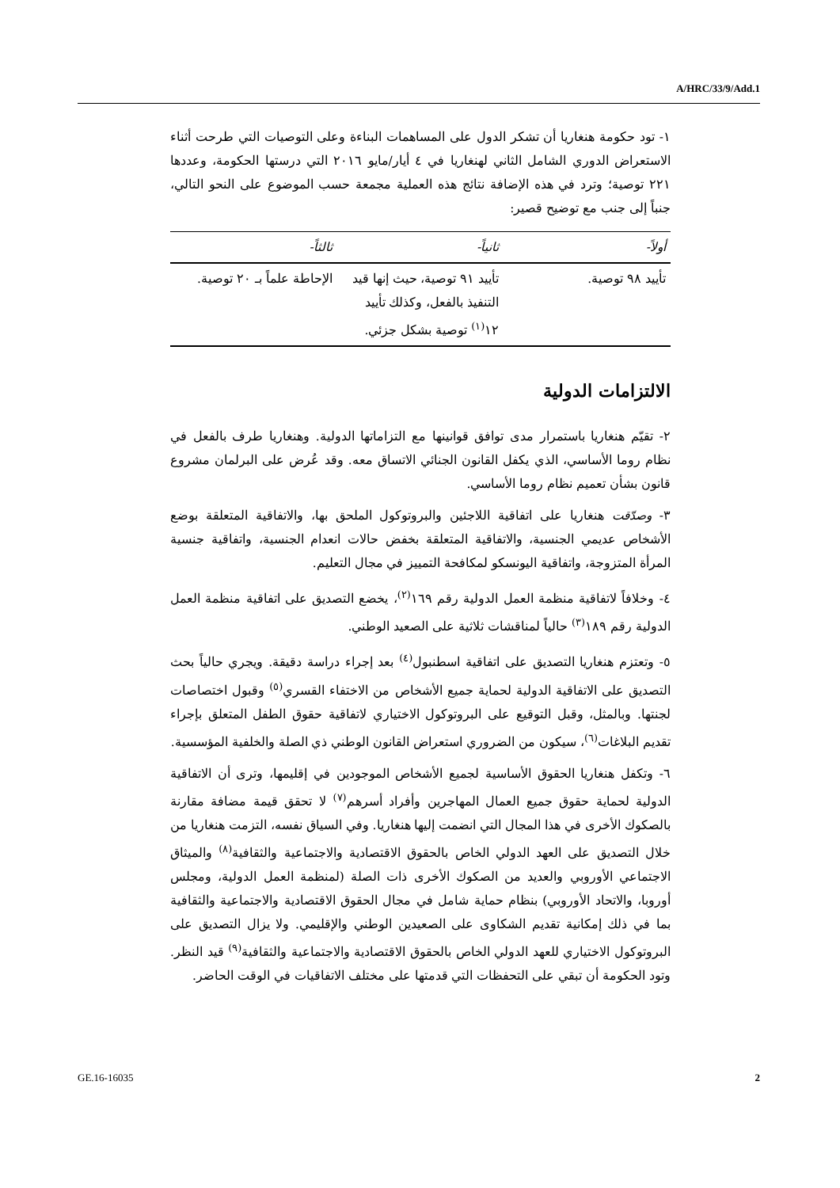A/HRC/33/9/Add.1
١- تود حكومة هنغاريا أن تشكر الدول على المساهمات البناءة وعلى التوصيات التي طرحت أثناء الاستعراض الدوري الشامل الثاني لهنغاريا في ٤ أيار/مايو ٢٠١٦ التي درستها الحكومة، وعددها ٢٢١ توصية؛ وترد في هذه الإضافة نتائج هذه العملية مجمعة حسب الموضوع على النحو التالي، جنباً إلى جنب مع توضيح قصير:
| أولاً- | ثانياً- | ثالثاً- |
| --- | --- | --- |
| تأييد ٩٨ توصية. | تأييد ٩١ توصية، حيث إنها قيد التنفيذ بالفعل، وكذلك تأييد ١٢<sup>(١)</sup> توصية بشكل جزئي. | الإحاطة علماً بـ ٢٠ توصية. |
الالتزامات الدولية
٢- تقيّم هنغاريا باستمرار مدى توافق قوانينها مع التزاماتها الدولية. وهنغاريا طرف بالفعل في نظام روما الأساسي، الذي يكفل القانون الجنائي الاتساق معه. وقد عُرض على البرلمان مشروع قانون بشأن تعميم نظام روما الأساسي.
٣- وصدّقت هنغاريا على اتفاقية اللاجئين والبروتوكول الملحق بها، والاتفاقية المتعلقة بوضع الأشخاص عديمي الجنسية، والاتفاقية المتعلقة بخفض حالات انعدام الجنسية، واتفاقية جنسية المرأة المتزوجة، واتفاقية اليونسكو لمكافحة التمييز في مجال التعليم.
٤- وخلافاً لاتفاقية منظمة العمل الدولية رقم ١٦٩<sup>(٢)</sup>، يخضع التصديق على اتفاقية منظمة العمل الدولية رقم ١٨٩<sup>(٣)</sup> حالياً لمناقشات ثلاثية على الصعيد الوطني.
٥- وتعتزم هنغاريا التصديق على اتفاقية اسطنبول<sup>(٤)</sup> بعد إجراء دراسة دقيقة. ويجري حالياً بحث التصديق على الاتفاقية الدولية لحماية جميع الأشخاص من الاختفاء القسري<sup>(٥)</sup> وقبول اختصاصات لجنتها. وبالمثل، وقبل التوقيع على البروتوكول الاختياري لاتفاقية حقوق الطفل المتعلق بإجراء تقديم البلاغات<sup>(٦)</sup>، سيكون من الضروري استعراض القانون الوطني ذي الصلة والخلفية المؤسسية.
٦- وتكفل هنغاريا الحقوق الأساسية لجميع الأشخاص الموجودين في إقليمها، وترى أن الاتفاقية الدولية لحماية حقوق جميع العمال المهاجرين وأفراد أسرهم<sup>(٧)</sup> لا تحقق قيمة مضافة مقارنة بالصكوك الأخرى في هذا المجال التي انضمت إليها هنغاريا. وفي السياق نفسه، التزمت هنغاريا من خلال التصديق على العهد الدولي الخاص بالحقوق الاقتصادية والاجتماعية والثقافية<sup>(٨)</sup> والميثاق الاجتماعي الأوروبي والعديد من الصكوك الأخرى ذات الصلة (لمنظمة العمل الدولية، ومجلس أوروبا، والاتحاد الأوروبي) بنظام حماية شامل في مجال الحقوق الاقتصادية والاجتماعية والثقافية بما في ذلك إمكانية تقديم الشكاوى على الصعيدين الوطني والإقليمي. ولا يزال التصديق على البروتوكول الاختياري للعهد الدولي الخاص بالحقوق الاقتصادية والاجتماعية والثقافية<sup>(٩)</sup> قيد النظر. وتود الحكومة أن تبقي على التحفظات التي قدمتها على مختلف الاتفاقيات في الوقت الحاضر.
GE.16-16035 2